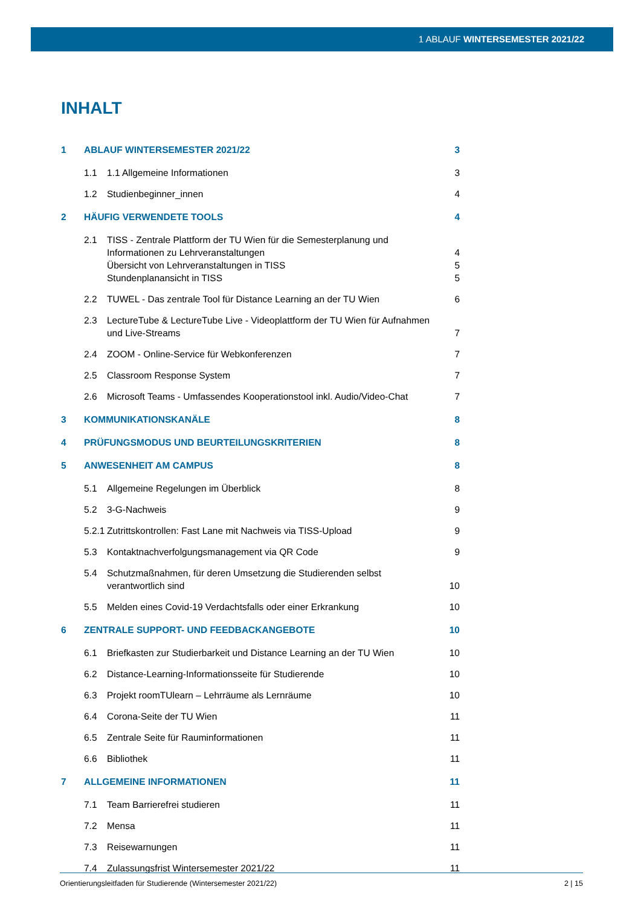1 ABLAUF WINTERSEMESTER 2021/22
INHALT
1 ABLAUF WINTERSEMESTER 2021/22 3
1.1 1.1 Allgemeine Informationen 3
1.2 Studienbeginner_innen 4
2 HÄUFIG VERWENDETE TOOLS 4
2.1 TISS - Zentrale Plattform der TU Wien für die Semesterplanung und Informationen zu Lehrveranstaltungen 4
Übersicht von Lehrveranstaltungen in TISS 5
Stundenplanansicht in TISS 5
2.2 TUWEL - Das zentrale Tool für Distance Learning an der TU Wien 6
2.3 LectureTube & LectureTube Live - Videoplattform der TU Wien für Aufnahmen und Live-Streams 7
2.4 ZOOM - Online-Service für Webkonferenzen 7
2.5 Classroom Response System 7
2.6 Microsoft Teams - Umfassendes Kooperationstool inkl. Audio/Video-Chat 7
3 KOMMUNIKATIONSKANÄLE 8
4 PRÜFUNGSMODUS UND BEURTEILUNGSKRITERIEN 8
5 ANWESENHEIT AM CAMPUS 8
5.1 Allgemeine Regelungen im Überblick 8
5.2 3-G-Nachweis 9
5.2.1 Zutrittskontrollen: Fast Lane mit Nachweis via TISS-Upload 9
5.3 Kontaktnachverfolgungsmanagement via QR Code 9
5.4 Schutzmaßnahmen, für deren Umsetzung die Studierenden selbst verantwortlich sind 10
5.5 Melden eines Covid-19 Verdachtsfalls oder einer Erkrankung 10
6 ZENTRALE SUPPORT- UND FEEDBACKANGEBOTE 10
6.1 Briefkasten zur Studierbarkeit und Distance Learning an der TU Wien 10
6.2 Distance-Learning-Informationsseite für Studierende 10
6.3 Projekt roomTUlearn – Lehrräume als Lernräume 10
6.4 Corona-Seite der TU Wien 11
6.5 Zentrale Seite für Rauminformationen 11
6.6 Bibliothek 11
7 ALLGEMEINE INFORMATIONEN 11
7.1 Team Barrierefrei studieren 11
7.2 Mensa 11
7.3 Reisewarnungen 11
7.4 Zulassungsfrist Wintersemester 2021/22 11
Orientierungsleitfaden für Studierende (Wintersemester 2021/22) 2 | 15